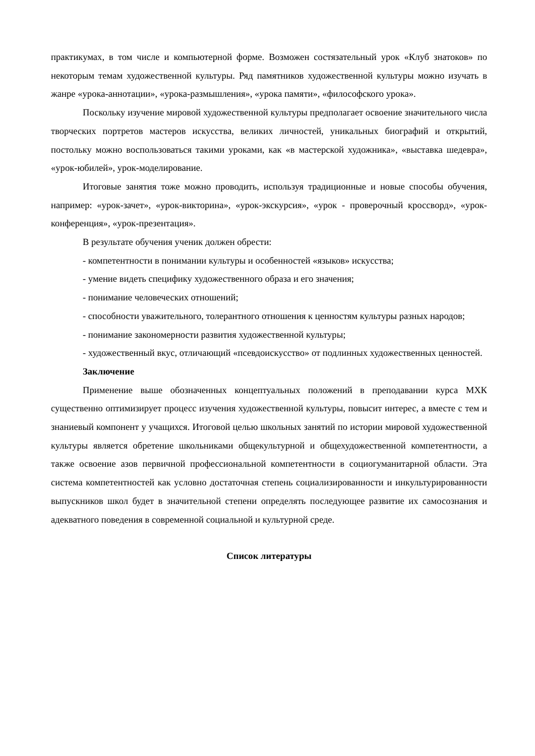практикумах, в том числе и компьютерной форме. Возможен состязательный урок «Клуб знатоков» по некоторым темам художественной культуры. Ряд памятников художественной культуры можно изучать в жанре «урока-аннотации», «урока-размышления», «урока памяти», «философского урока».
Поскольку изучение мировой художественной культуры предполагает освоение значительного числа творческих портретов мастеров искусства, великих личностей, уникальных биографий и открытий, постольку можно воспользоваться такими уроками, как «в мастерской художника», «выставка шедевра», «урок-юбилей», урок-моделирование.
Итоговые занятия тоже можно проводить, используя традиционные и новые способы обучения, например: «урок-зачет», «урок-викторина», «урок-экскурсия», «урок - проверочный кроссворд», «урок-конференция», «урок-презентация».
В результате обучения ученик должен обрести:
- компетентности в понимании культуры и особенностей «языков» искусства;
- умение видеть специфику художественного образа и его значения;
- понимание человеческих отношений;
- способности уважительного, толерантного отношения к ценностям культуры разных народов;
- понимание закономерности развития художественной культуры;
- художественный вкус, отличающий «псевдоискусство» от подлинных художественных ценностей.
Заключение
Применение выше обозначенных концептуальных положений в преподавании курса МХК существенно оптимизирует процесс изучения художественной культуры, повысит интерес, а вместе с тем и знаниевый компонент у учащихся. Итоговой целью школьных занятий по истории мировой художественной культуры является обретение школьниками общекультурной и общехудожественной компетентности, а также освоение азов первичной профессиональной компетентности в социогуманитарной области. Эта система компетентностей как условно достаточная степень социализированности и инкультурированности выпускников школ будет в значительной степени определять последующее развитие их самосознания и адекватного поведения в современной социальной и культурной среде.
Список литературы